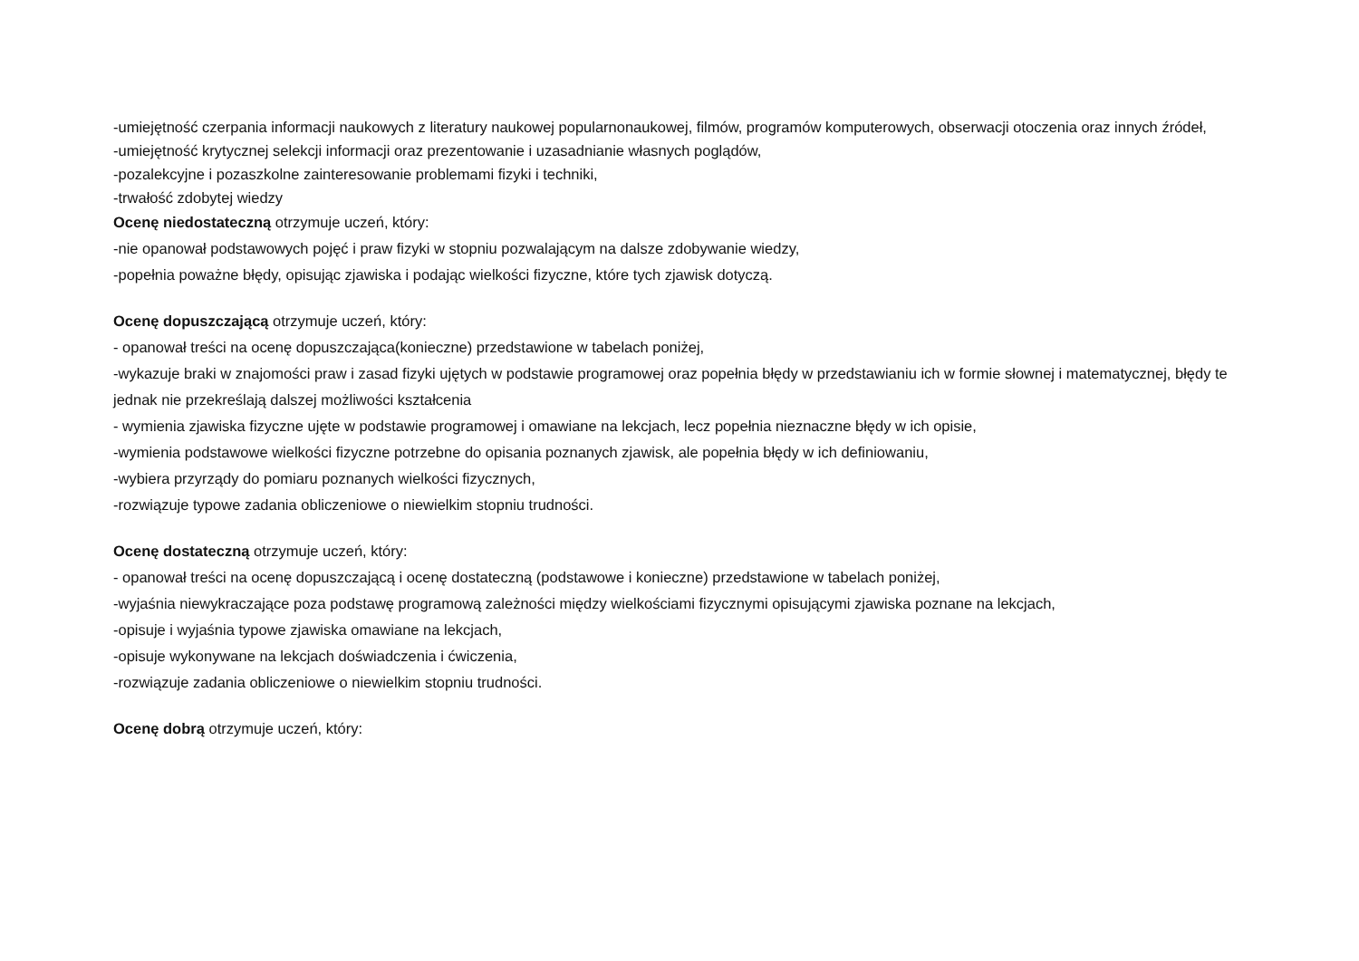-umiejętność czerpania informacji naukowych z literatury naukowej popularnonaukowej, filmów, programów komputerowych, obserwacji otoczenia oraz innych źródeł,
-umiejętność krytycznej selekcji informacji oraz prezentowanie i uzasadnianie własnych poglądów,
-pozalekcyjne i pozaszkolne zainteresowanie problemami fizyki i techniki,
-trwałość zdobytej wiedzy
Ocenę niedostateczną otrzymuje uczeń, który:
-nie opanował podstawowych pojęć i praw fizyki w stopniu pozwalającym na dalsze zdobywanie wiedzy,
-popełnia poważne błędy, opisując zjawiska i podając wielkości fizyczne, które tych zjawisk dotyczą.
Ocenę dopuszczającą otrzymuje uczeń, który:
- opanował treści na ocenę dopuszczająca(konieczne) przedstawione w tabelach poniżej,
-wykazuje braki w znajomości praw i zasad fizyki ujętych w podstawie programowej oraz popełnia błędy w przedstawianiu ich w formie słownej i matematycznej, błędy te jednak nie przekreślają dalszej możliwości kształcenia
- wymienia zjawiska fizyczne ujęte w podstawie programowej i omawiane na lekcjach, lecz popełnia nieznaczne błędy w ich opisie,
-wymienia podstawowe wielkości fizyczne potrzebne do opisania poznanych zjawisk, ale popełnia błędy w ich definiowaniu,
-wybiera przyrządy do pomiaru poznanych wielkości fizycznych,
-rozwiązuje typowe zadania obliczeniowe o niewielkim stopniu trudności.
Ocenę dostateczną otrzymuje uczeń, który:
- opanował treści na ocenę dopuszczającą i ocenę dostateczną (podstawowe i konieczne) przedstawione w tabelach poniżej,
-wyjaśnia niewykraczające poza podstawę programową zależności między wielkościami fizycznymi opisującymi zjawiska poznane na lekcjach,
-opisuje i wyjaśnia typowe zjawiska omawiane na lekcjach,
-opisuje wykonywane na lekcjach doświadczenia i ćwiczenia,
-rozwiązuje zadania obliczeniowe o niewielkim stopniu trudności.
Ocenę dobrą otrzymuje uczeń, który: